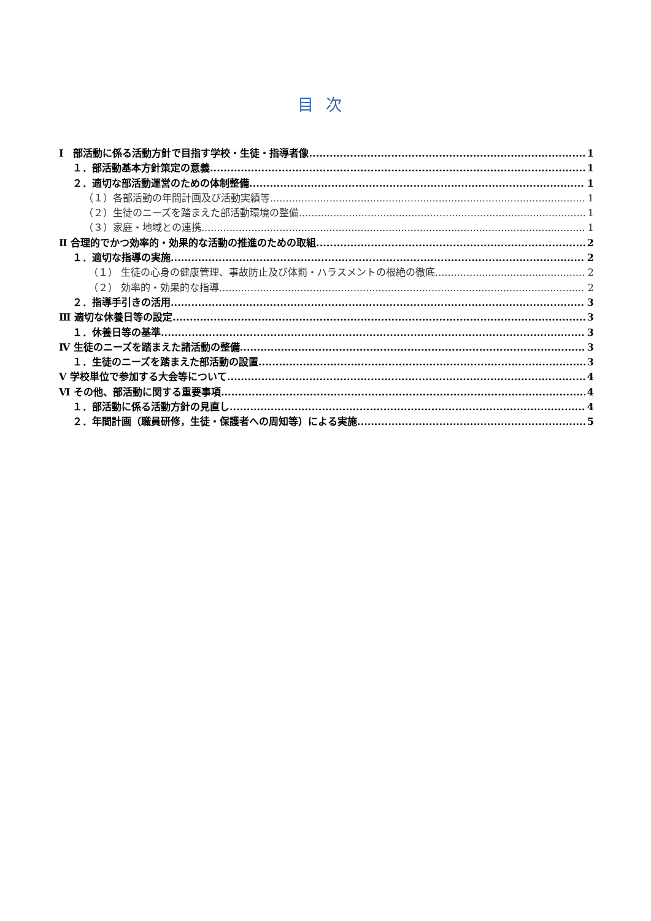目次
Ⅰ　部活動に係る活動方針で目指す学校・生徒・指導者像 1
１．部活動基本方針策定の意義 1
２．適切な部活動運営のための体制整備 1
（１）各部活動の年間計画及び活動実績等 1
（２）生徒のニーズを踏まえた部活動環境の整備 1
（３）家庭・地域との連携 1
Ⅱ 合理的でかつ効率的・効果的な活動の推進のための取組 2
１．適切な指導の実施 2
（１） 生徒の心身の健康管理、事故防止及び体罰・ハラスメントの根絶の徹底 2
（２） 効率的・効果的な指導 2
２．指導手引きの活用 3
Ⅲ 適切な休養日等の設定 3
１．休養日等の基準 3
Ⅳ 生徒のニーズを踏まえた諸活動の整備 3
１．生徒のニーズを踏まえた部活動の設置 3
Ⅴ 学校単位で参加する大会等について 4
Ⅵ その他、部活動に関する重要事項 4
１．部活動に係る活動方針の見直し 4
２．年間計画（職員研修，生徒・保護者への周知等）による実施 5